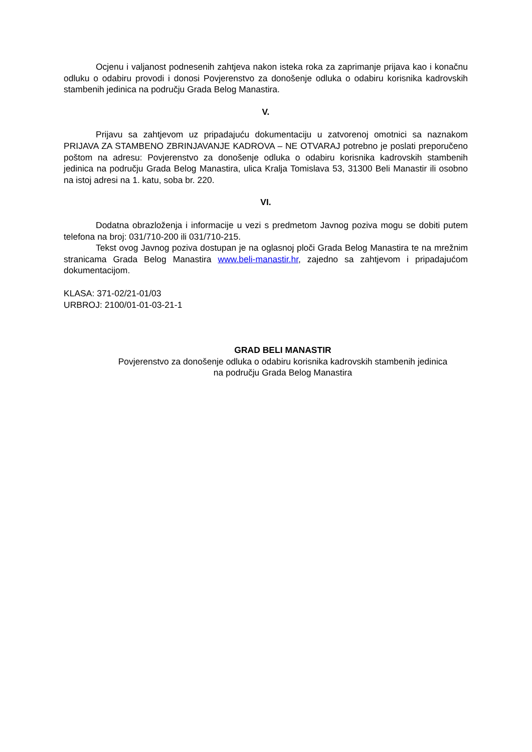Ocjenu i valjanost podnesenih zahtjeva nakon isteka roka za zaprimanje prijava kao i konačnu odluku o odabiru provodi i donosi Povjerenstvo za donošenje odluka o odabiru korisnika kadrovskih stambenih jedinica na području Grada Belog Manastira.
V.
Prijavu sa zahtjevom uz pripadajuću dokumentaciju u zatvorenoj omotnici sa naznakom PRIJAVA ZA STAMBENO ZBRINJAVANJE KADROVA – NE OTVARAJ potrebno je poslati preporučeno poštom na adresu: Povjerenstvo za donošenje odluka o odabiru korisnika kadrovskih stambenih jedinica na području Grada Belog Manastira, ulica Kralja Tomislava 53, 31300 Beli Manastir ili osobno na istoj adresi na 1. katu, soba br. 220.
VI.
Dodatna obrazloženja i informacije u vezi s predmetom Javnog poziva mogu se dobiti putem telefona na broj: 031/710-200 ili 031/710-215.
Tekst ovog Javnog poziva dostupan je na oglasnoj ploči Grada Belog Manastira te na mrežnim stranicama Grada Belog Manastira www.beli-manastir.hr, zajedno sa zahtjevom i pripadajućom dokumentacijom.
KLASA: 371-02/21-01/03
URBROJ: 2100/01-01-03-21-1
GRAD BELI MANASTIR
Povjerenstvo za donošenje odluka o odabiru korisnika kadrovskih stambenih jedinica
na području Grada Belog Manastira